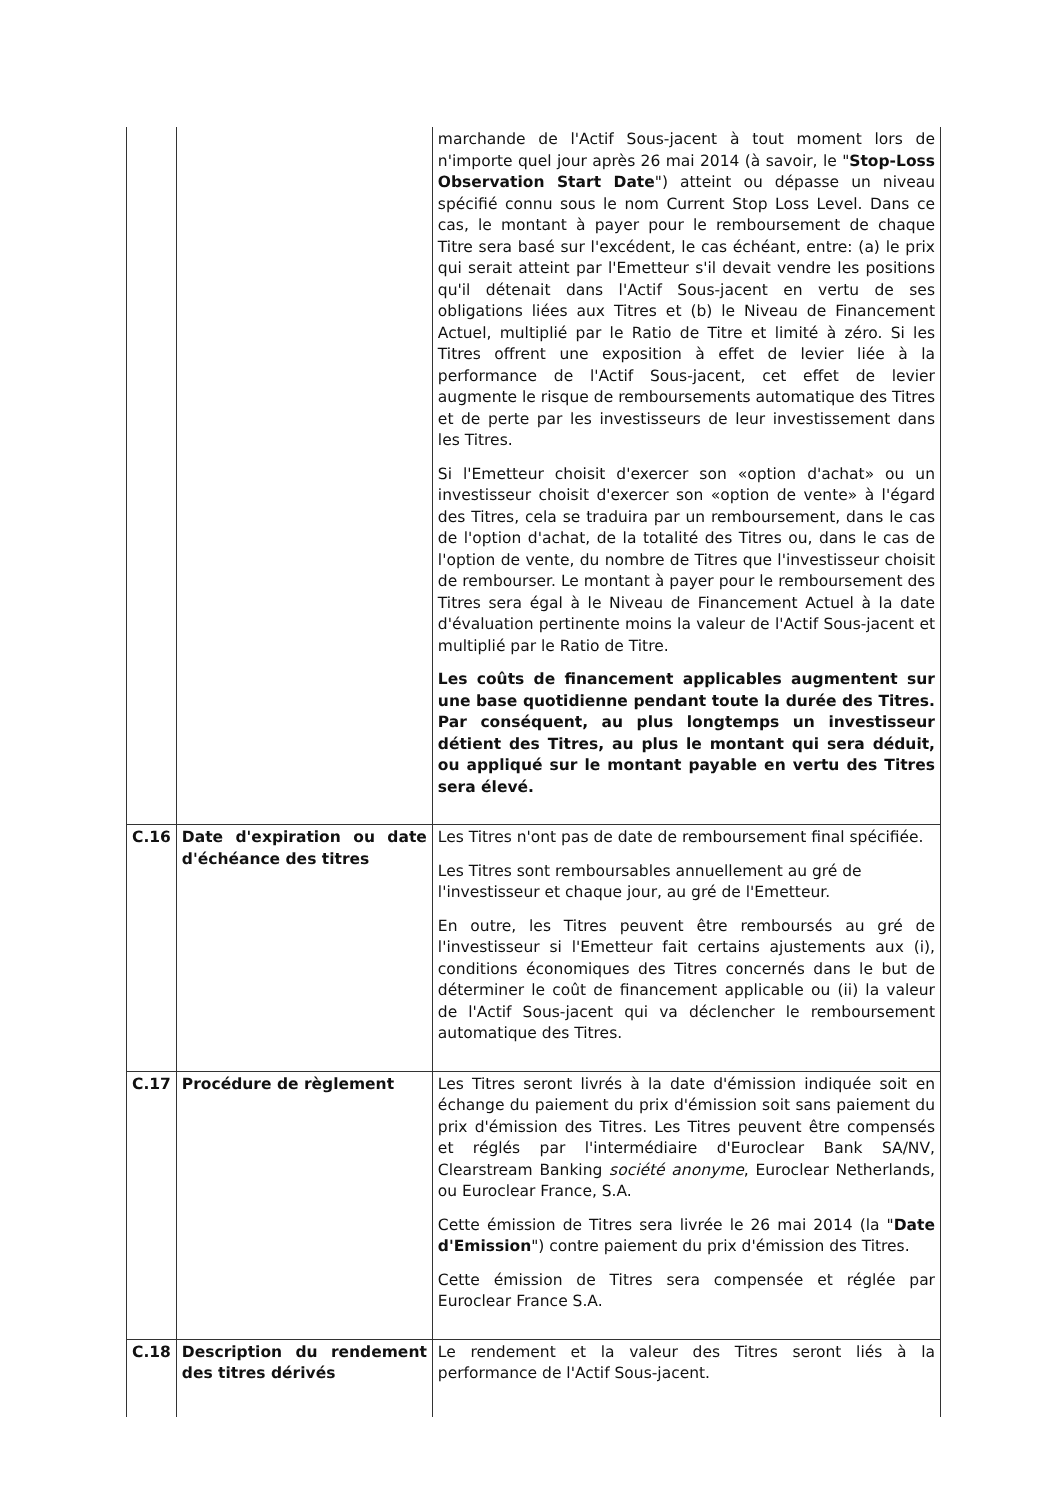| | | marchande de l'Actif Sous-jacent à tout moment lors de n'importe quel jour après 26 mai 2014 (à savoir, le " Stop-Loss Observation Start Date ") atteint ou dépasse un niveau spécifié connu sous le nom Current Stop Loss Level. Dans ce cas, le montant à payer pour le remboursement de chaque Titre sera basé sur l'excédent, le cas échéant, entre: (a) le prix qui serait atteint par l'Emetteur s'il devait vendre les positions qu'il détenait dans l'Actif Sous-jacent en vertu de ses obligations liées aux Titres et (b) le Niveau de Financement Actuel, multiplié par le Ratio de Titre et limité à zéro. Si les Titres offrent une exposition à effet de levier liée à la performance de l'Actif Sous-jacent, cet effet de levier augmente le risque de remboursements automatique des Titres et de perte par les investisseurs de leur investissement dans les Titres. Si l'Emetteur choisit d'exercer son «option d'achat» ou un investisseur choisit d'exercer son «option de vente» à l'égard des Titres, cela se traduira par un remboursement, dans le cas de l'option d'achat, de la totalité des Titres ou, dans le cas de l'option de vente, du nombre de Titres que l'investisseur choisit de rembourser. Le montant à payer pour le remboursement des Titres sera égal à le Niveau de Financement Actuel à la date d'évaluation pertinente moins la valeur de l'Actif Sous-jacent et multiplié par le Ratio de Titre. Les coûts de financement applicables augmentent sur une base quotidienne pendant toute la durée des Titres. Par conséquent, au plus longtemps un investisseur détient des Titres, au plus le montant qui sera déduit, ou appliqué sur le montant payable en vertu des Titres sera élevé. |
| C.16 | Date d'expiration ou date d'échéance des titres | Les Titres n'ont pas de date de remboursement final spécifiée. Les Titres sont remboursables annuellement au gré de l'investisseur et chaque jour, au gré de l'Emetteur. En outre, les Titres peuvent être remboursés au gré de l'investisseur si l'Emetteur fait certains ajustements aux (i), conditions économiques des Titres concernés dans le but de déterminer le coût de financement applicable ou (ii) la valeur de l'Actif Sous-jacent qui va déclencher le remboursement automatique des Titres. |
| C.17 | Procédure de règlement | Les Titres seront livrés à la date d'émission indiquée soit en échange du paiement du prix d'émission soit sans paiement du prix d'émission des Titres. Les Titres peuvent être compensés et réglés par l'intermédiaire d'Euroclear Bank SA/NV, Clearstream Banking société anonyme , Euroclear Netherlands, ou Euroclear France, S.A. Cette émission de Titres sera livrée le 26 mai 2014 (la " Date d'Emission ") contre paiement du prix d'émission des Titres. Cette émission de Titres sera compensée et réglée par Euroclear France S.A. |
| C.18 | Description du rendement des titres dérivés | Le rendement et la valeur des Titres seront liés à la performance de l'Actif Sous-jacent. |